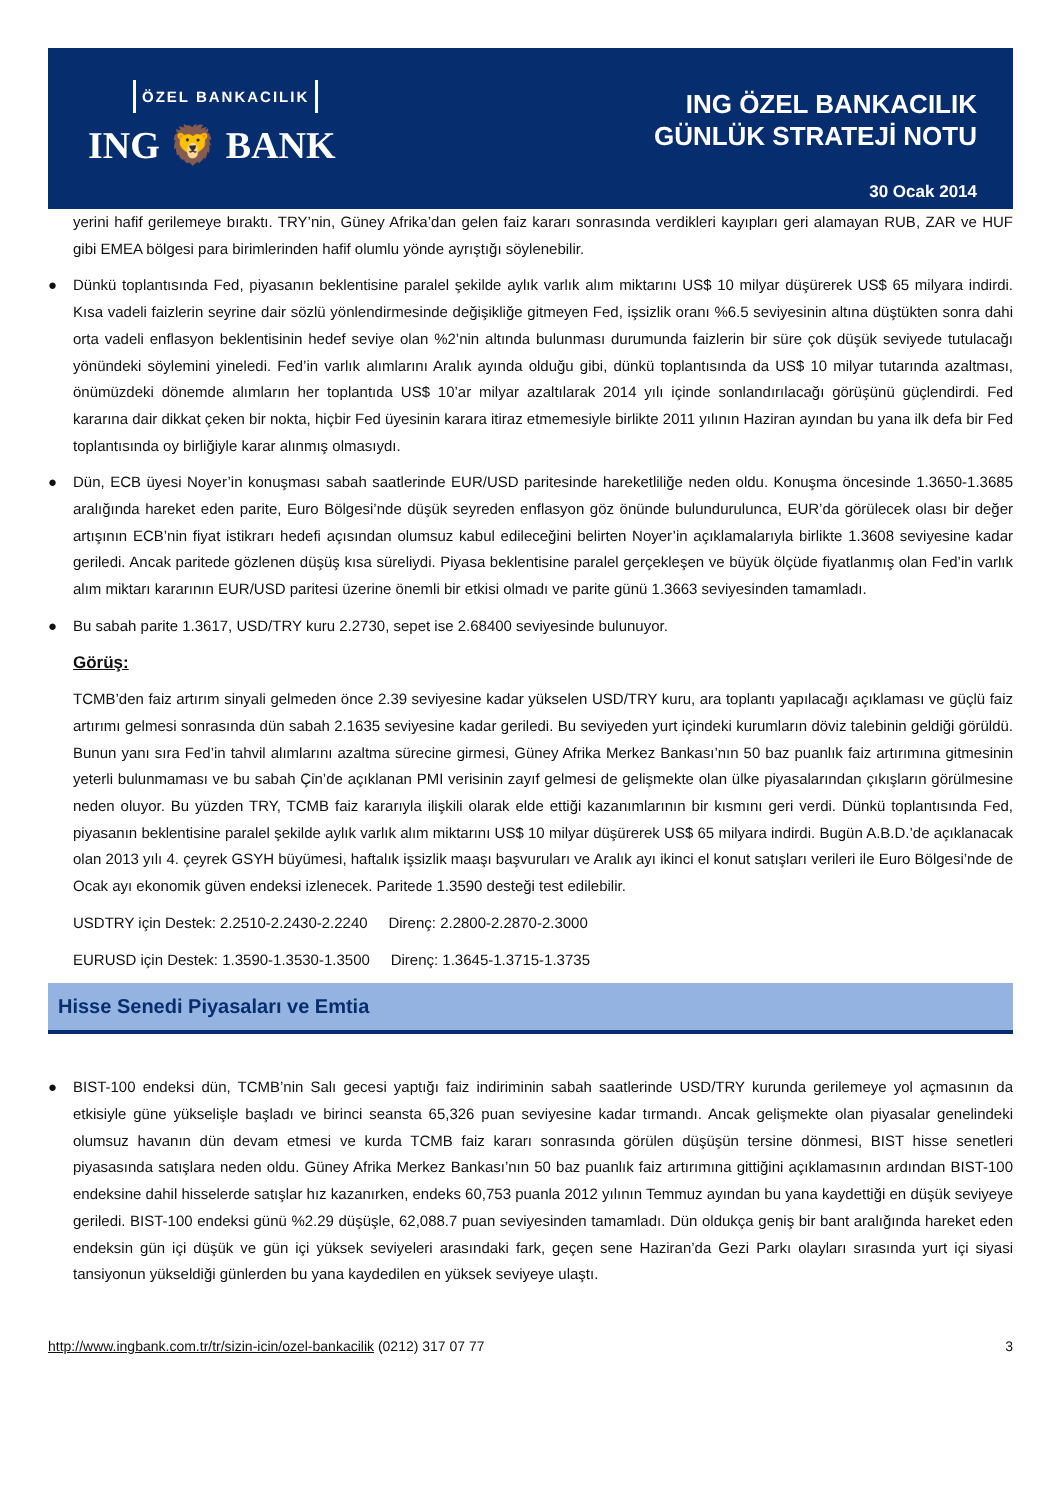ÖZEL BANKACILIK
ING 🦁 BANK
ING ÖZEL BANKACILIK
GÜNLÜK STRATEJİ NOTU
30 Ocak 2014
yerini hafif gerilemeye bıraktı. TRY’nin, Güney Afrika’dan gelen faiz kararı sonrasında verdikleri kayıpları geri alamayan RUB, ZAR ve HUF gibi EMEA bölgesi para birimlerinden hafif olumlu yönde ayrıştığı söylenebilir.
● Dünkü toplantısında Fed, piyasanın beklentisine paralel şekilde aylık varlık alım miktarını US$ 10 milyar düşürerek US$ 65 milyara indirdi. Kısa vadeli faizlerin seyrine dair sözlü yönlendirmesinde değişikliğe gitmeyen Fed, işsizlik oranı %6.5 seviyesinin altına düştükten sonra dahi orta vadeli enflasyon beklentisinin hedef seviye olan %2’nin altında bulunması durumunda faizlerin bir süre çok düşük seviyede tutulacağı yönündeki söylemini yineledi. Fed’in varlık alımlarını Aralık ayında olduğu gibi, dünkü toplantısında da US$ 10 milyar tutarında azaltması, önümüzdeki dönemde alımların her toplantıda US$ 10’ar milyar azaltılarak 2014 yılı içinde sonlandırılacağı görüşünü güçlendirdi. Fed kararına dair dikkat çeken bir nokta, hiçbir Fed üyesinin karara itiraz etmemesiyle birlikte 2011 yılının Haziran ayından bu yana ilk defa bir Fed toplantısında oy birliğiyle karar alınmış olmasıydı.
● Dün, ECB üyesi Noyer’in konuşması sabah saatlerinde EUR/USD paritesinde hareketliliğe neden oldu. Konuşma öncesinde 1.3650-1.3685 aralığında hareket eden parite, Euro Bölgesi’nde düşük seyreden enflasyon göz önünde bulundurulunca, EUR’da görülecek olası bir değer artışının ECB’nin fiyat istikrarı hedefi açısından olumsuz kabul edileceğini belirten Noyer’in açıklamalarıyla birlikte 1.3608 seviyesine kadar geriledi. Ancak paritede gözlenen düşüş kısa süreliydi. Piyasa beklentisine paralel gerçekleşen ve büyük ölçüde fiyatlanmış olan Fed’in varlık alım miktarı kararının EUR/USD paritesi üzerine önemli bir etkisi olmadı ve parite günü 1.3663 seviyesinden tamamladı.
● Bu sabah parite 1.3617, USD/TRY kuru 2.2730, sepet ise 2.68400 seviyesinde bulunuyor.
Görüş:
TCMB’den faiz artırım sinyali gelmeden önce 2.39 seviyesine kadar yükselen USD/TRY kuru, ara toplantı yapılacağı açıklaması ve güçlü faiz artırımı gelmesi sonrasında dün sabah 2.1635 seviyesine kadar geriledi. Bu seviyeden yurt içindeki kurumların döviz talebinin geldiği görüldü. Bunun yanı sıra Fed’in tahvil alımlarını azaltma sürecine girmesi, Güney Afrika Merkez Bankası’nın 50 baz puanlık faiz artırımına gitmesinin yeterli bulunmaması ve bu sabah Çin’de açıklanan PMI verisinin zayıf gelmesi de gelişmekte olan ülke piyasalarından çıkışların görülmesine neden oluyor. Bu yüzden TRY, TCMB faiz kararıyla ilişkili olarak elde ettiği kazanımlarının bir kısmını geri verdi. Dünkü toplantısında Fed, piyasanın beklentisine paralel şekilde aylık varlık alım miktarını US$ 10 milyar düşürerek US$ 65 milyara indirdi. Bugün A.B.D.’de açıklanacak olan 2013 yılı 4. çeyrek GSYH büyümesi, haftalık işsizlik maaşı başvuruları ve Aralık ayı ikinci el konut satışları verileri ile Euro Bölgesi’nde de Ocak ayı ekonomik güven endeksi izlenecek. Paritede 1.3590 desteği test edilebilir.
USDTRY için Destek: 2.2510-2.2430-2.2240 Direnç: 2.2800-2.2870-2.3000
EURUSD için Destek: 1.3590-1.3530-1.3500 Direnç: 1.3645-1.3715-1.3735
Hisse Senedi Piyasaları ve Emtia
● BIST-100 endeksi dün, TCMB’nin Salı gecesi yaptığı faiz indiriminin sabah saatlerinde USD/TRY kurunda gerilemeye yol açmasının da etkisiyle güne yükselişle başladı ve birinci seansta 65,326 puan seviyesine kadar tırmandı. Ancak gelişmekte olan piyasalar genelindeki olumsuz havanın dün devam etmesi ve kurda TCMB faiz kararı sonrasında görülen düşüşün tersine dönmesi, BIST hisse senetleri piyasasında satışlara neden oldu. Güney Afrika Merkez Bankası’nın 50 baz puanlık faiz artırımına gittiğini açıklamasının ardından BIST-100 endeksine dahil hisselerde satışlar hız kazanırken, endeks 60,753 puanla 2012 yılının Temmuz ayından bu yana kaydettiği en düşük seviyeye geriledi. BIST-100 endeksi günü %2.29 düşüşle, 62,088.7 puan seviyesinden tamamladı. Dün oldukça geniş bir bant aralığında hareket eden endeksin gün içi düşük ve gün içi yüksek seviyeleri arasındaki fark, geçen sene Haziran’da Gezi Parkı olayları sırasında yurt içi siyasi tansiyonun yükseldiği günlerden bu yana kaydedilen en yüksek seviyeye ulaştı.
http://www.ingbank.com.tr/tr/sizin-icin/ozel-bankacilik (0212) 317 07 77 3